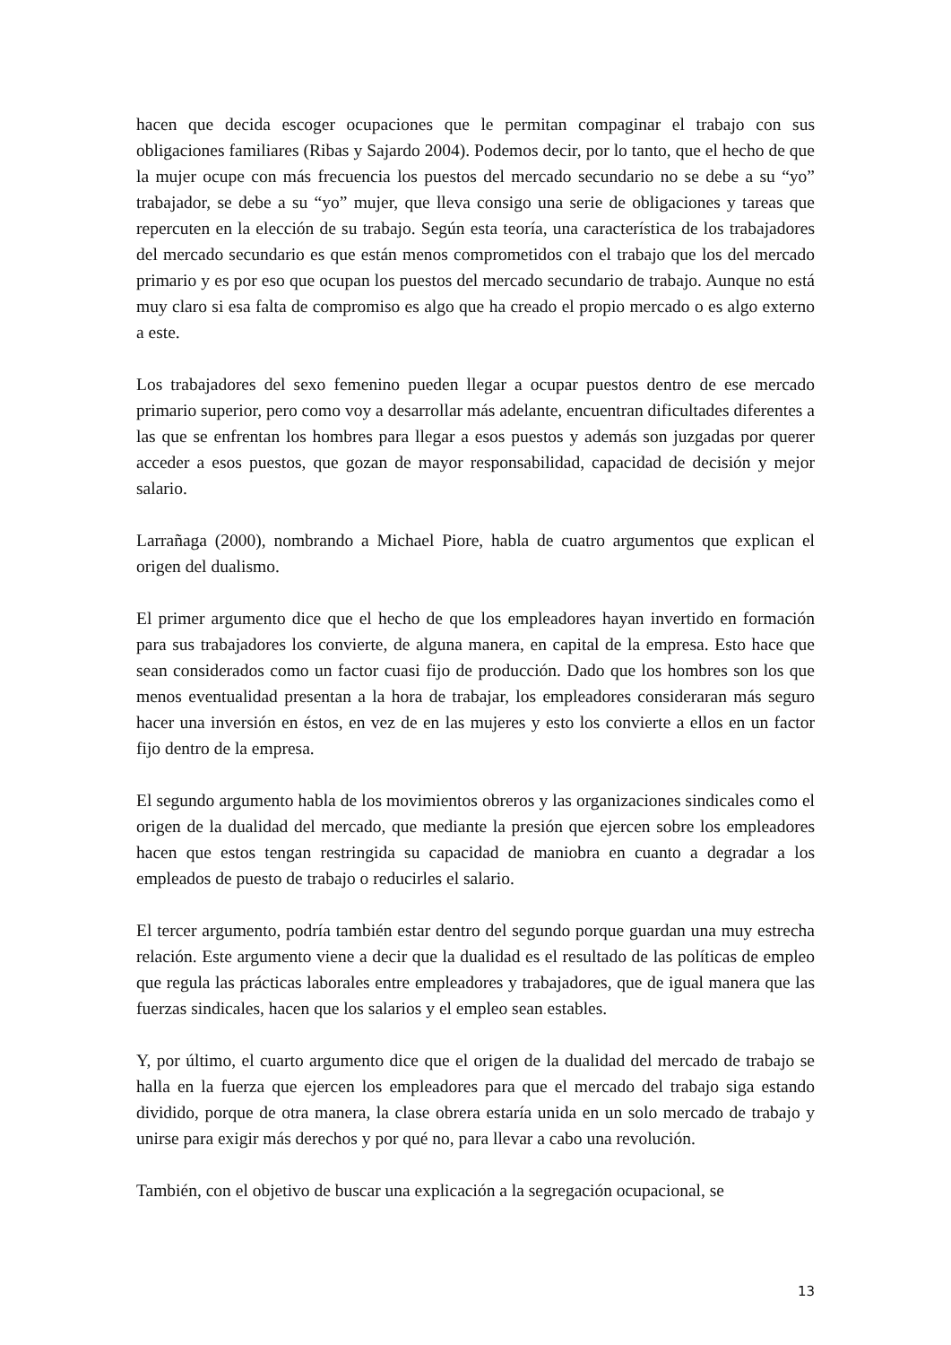hacen que decida escoger ocupaciones que le permitan compaginar el trabajo con sus obligaciones familiares (Ribas y Sajardo 2004). Podemos decir, por lo tanto, que el hecho de que la mujer ocupe con más frecuencia los puestos del mercado secundario no se debe a su “yo” trabajador, se debe a su “yo” mujer, que lleva consigo una serie de obligaciones y tareas que repercuten en la elección de su trabajo. Según esta teoría, una característica de los trabajadores del mercado secundario es que están menos comprometidos con el trabajo que los del mercado primario y es por eso que ocupan los puestos del mercado secundario de trabajo. Aunque no está muy claro si esa falta de compromiso es algo que ha creado el propio mercado o es algo externo a este.
Los trabajadores del sexo femenino pueden llegar a ocupar puestos dentro de ese mercado primario superior, pero como voy a desarrollar más adelante, encuentran dificultades diferentes a las que se enfrentan los hombres para llegar a esos puestos y además son juzgadas por querer acceder a esos puestos, que gozan de mayor responsabilidad, capacidad de decisión y mejor salario.
Larrañaga (2000), nombrando a Michael Piore, habla de cuatro argumentos que explican el origen del dualismo.
El primer argumento dice que el hecho de que los empleadores hayan invertido en formación para sus trabajadores los convierte, de alguna manera, en capital de la empresa. Esto hace que sean considerados como un factor cuasi fijo de producción. Dado que los hombres son los que menos eventualidad presentan a la hora de trabajar, los empleadores consideraran más seguro hacer una inversión en éstos, en vez de en las mujeres y esto los convierte a ellos en un factor fijo dentro de la empresa.
El segundo argumento habla de los movimientos obreros y las organizaciones sindicales como el origen de la dualidad del mercado, que mediante la presión que ejercen sobre los empleadores hacen que estos tengan restringida su capacidad de maniobra en cuanto a degradar a los empleados de puesto de trabajo o reducirles el salario.
El tercer argumento, podría también estar dentro del segundo porque guardan una muy estrecha relación. Este argumento viene a decir que la dualidad es el resultado de las políticas de empleo que regula las prácticas laborales entre empleadores y trabajadores, que de igual manera que las fuerzas sindicales, hacen que los salarios y el empleo sean estables.
Y, por último, el cuarto argumento dice que el origen de la dualidad del mercado de trabajo se halla en la fuerza que ejercen los empleadores para que el mercado del trabajo siga estando dividido, porque de otra manera, la clase obrera estaría unida en un solo mercado de trabajo y unirse para exigir más derechos y por qué no, para llevar a cabo una revolución.
También, con el objetivo de buscar una explicación a la segregación ocupacional, se
13